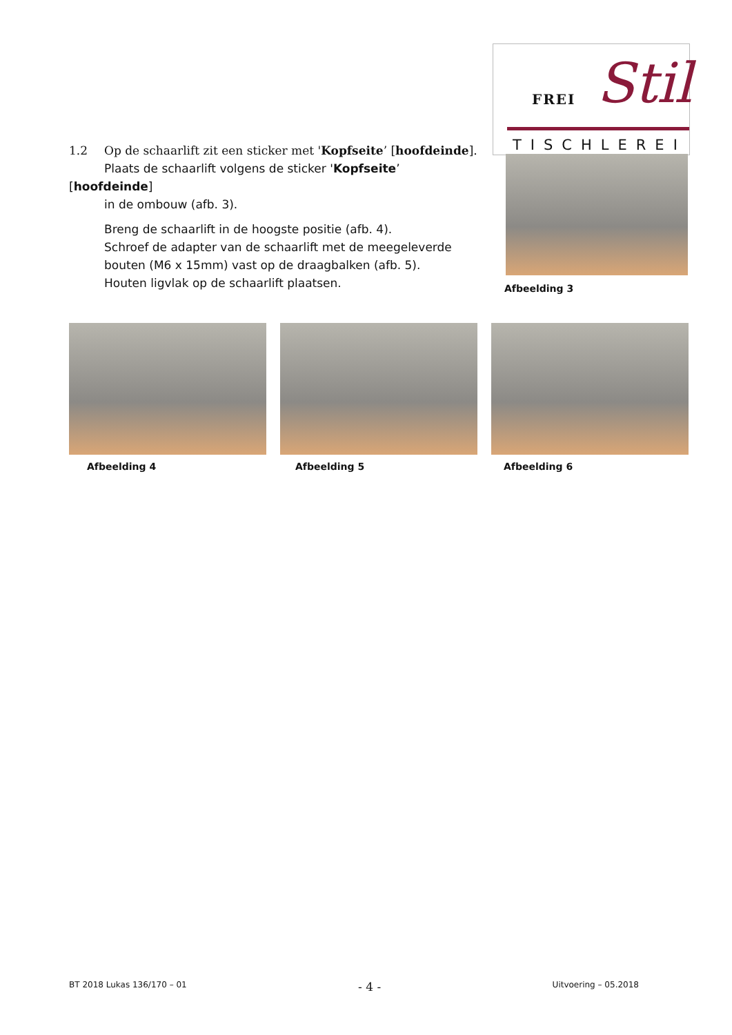FREI Stil
TISCHLEREI
1.2 Op de schaarlift zit een sticker met 'Kopfseite’ [hoofdeinde].
Plaats de schaarlift volgens de sticker 'Kopfseite’ [hoofdeinde]
in de ombouw (afb. 3).
Breng de schaarlift in de hoogste positie (afb. 4).
Schroef de adapter van de schaarlift met de meegeleverde bouten (M6 x 15mm) vast op de draagbalken (afb. 5).
Houten ligvlak op de schaarlift plaatsen.
Afbeelding 3
Afbeelding 4 Afbeelding 5 Afbeelding 6
BT 2018 Lukas 136/170 – 01 - 4 - Uitvoering – 05.2018